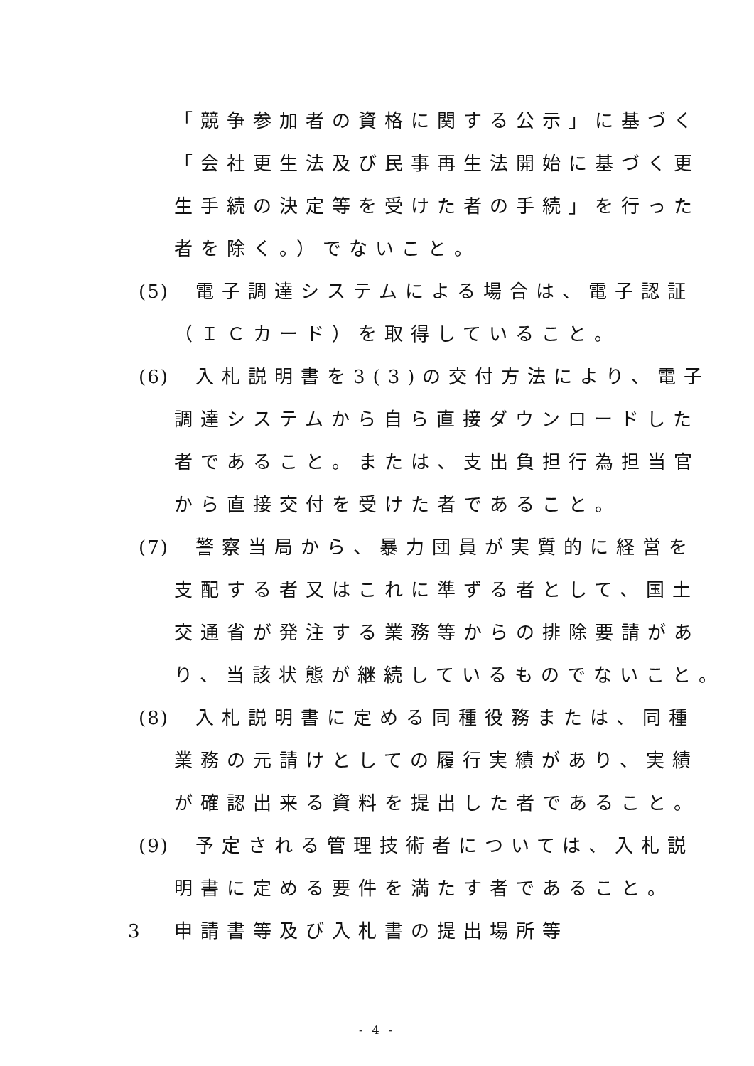「競争参加者の資格に関する公示」に基づく
「会社更生法及び民事再生法開始に基づく更
生手続の決定等を受けた者の手続」を行った
者を除く。）でないこと。
(5) 電子調達システムによる場合は、電子認証
（ＩＣカード）を取得していること。
(6) 入札説明書を3(3)の交付方法により、電子
調達システムから自ら直接ダウンロードした
者であること。または、支出負担行為担当官
から直接交付を受けた者であること。
(7) 警察当局から、暴力団員が実質的に経営を
支配する者又はこれに準ずる者として、国土
交通省が発注する業務等からの排除要請があ
り、当該状態が継続しているものでないこと。
(8) 入札説明書に定める同種役務または、同種
業務の元請けとしての履行実績があり、実績
が確認出来る資料を提出した者であること。
(9) 予定される管理技術者については、入札説
明書に定める要件を満たす者であること。
3 申請書等及び入札書の提出場所等
- 4 -